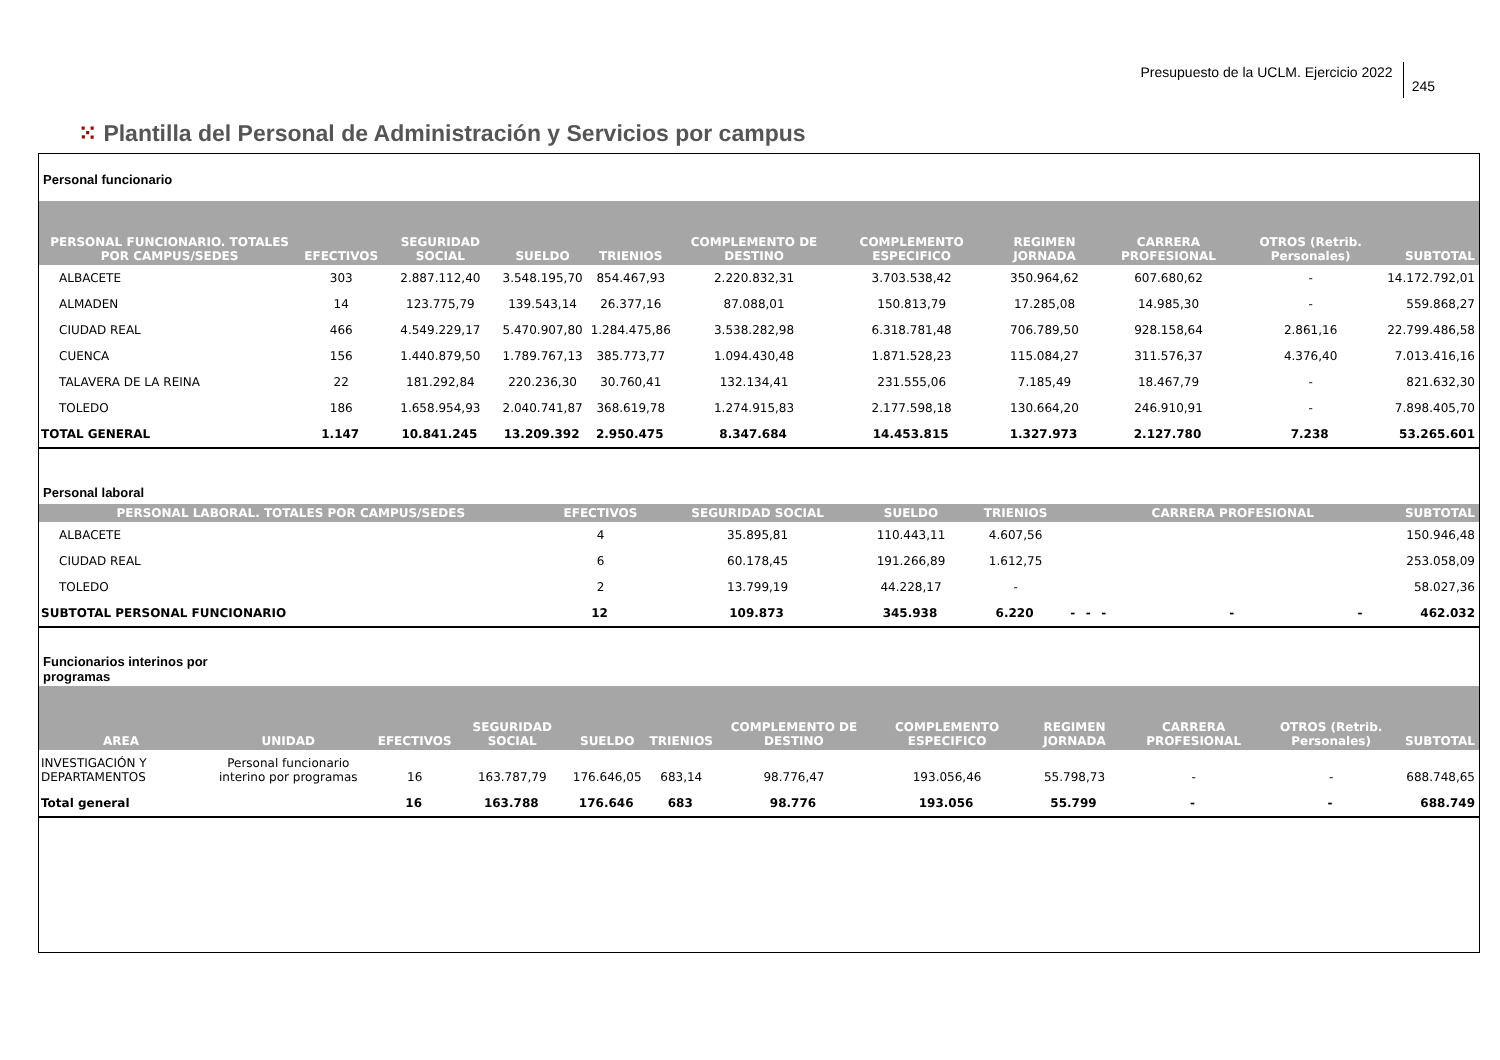Presupuesto de la UCLM. Ejercicio 2022
245
⁙ Plantilla del Personal de Administración y Servicios por campus
Personal funcionario
| PERSONAL FUNCIONARIO. TOTALES POR CAMPUS/SEDES | EFECTIVOS | SEGURIDAD SOCIAL | SUELDO | TRIENIOS | COMPLEMENTO DE DESTINO | COMPLEMENTO ESPECIFICO | REGIMEN JORNADA | CARRERA PROFESIONAL | OTROS (Retrib. Personales) | SUBTOTAL |
| --- | --- | --- | --- | --- | --- | --- | --- | --- | --- | --- |
| ALBACETE | 303 | 2.887.112,40 | 3.548.195,70 | 854.467,93 | 2.220.832,31 | 3.703.538,42 | 350.964,62 | 607.680,62 | - | 14.172.792,01 |
| ALMADEN | 14 | 123.775,79 | 139.543,14 | 26.377,16 | 87.088,01 | 150.813,79 | 17.285,08 | 14.985,30 | - | 559.868,27 |
| CIUDAD REAL | 466 | 4.549.229,17 | 5.470.907,80 | 1.284.475,86 | 3.538.282,98 | 6.318.781,48 | 706.789,50 | 928.158,64 | 2.861,16 | 22.799.486,58 |
| CUENCA | 156 | 1.440.879,50 | 1.789.767,13 | 385.773,77 | 1.094.430,48 | 1.871.528,23 | 115.084,27 | 311.576,37 | 4.376,40 | 7.013.416,16 |
| TALAVERA DE LA REINA | 22 | 181.292,84 | 220.236,30 | 30.760,41 | 132.134,41 | 231.555,06 | 7.185,49 | 18.467,79 | - | 821.632,30 |
| TOLEDO | 186 | 1.658.954,93 | 2.040.741,87 | 368.619,78 | 1.274.915,83 | 2.177.598,18 | 130.664,20 | 246.910,91 | - | 7.898.405,70 |
| TOTAL GENERAL | 1.147 | 10.841.245 | 13.209.392 | 2.950.475 | 8.347.684 | 14.453.815 | 1.327.973 | 2.127.780 | 7.238 | 53.265.601 |
Personal laboral
| PERSONAL LABORAL. TOTALES POR CAMPUS/SEDES | EFECTIVOS | SEGURIDAD SOCIAL | SUELDO | TRIENIOS | | | | CARRERA PROFESIONAL | | SUBTOTAL |
| --- | --- | --- | --- | --- | --- | --- | --- | --- | --- | --- |
| ALBACETE | 4 | 35.895,81 | 110.443,11 | 4.607,56 | | | | | | 150.946,48 |
| CIUDAD REAL | 6 | 60.178,45 | 191.266,89 | 1.612,75 | | | | | | 253.058,09 |
| TOLEDO | 2 | 13.799,19 | 44.228,17 | - | | | | | | 58.027,36 |
| SUBTOTAL PERSONAL FUNCIONARIO | 12 | 109.873 | 345.938 | 6.220 | - | - | - | - | - | 462.032 |
Funcionarios interinos por
programas
| AREA | UNIDAD | EFECTIVOS | SEGURIDAD SOCIAL | SUELDO | TRIENIOS | COMPLEMENTO DE DESTINO | COMPLEMENTO ESPECIFICO | REGIMEN JORNADA | CARRERA PROFESIONAL | OTROS (Retrib. Personales) | SUBTOTAL |
| --- | --- | --- | --- | --- | --- | --- | --- | --- | --- | --- | --- |
| INVESTIGACIÓN Y DEPARTAMENTOS | Personal funcionario interino por programas | 16 | 163.787,79 | 176.646,05 | 683,14 | 98.776,47 | 193.056,46 | 55.798,73 | - | - | 688.748,65 |
| Total general | | 16 | 163.788 | 176.646 | 683 | 98.776 | 193.056 | 55.799 | - | - | 688.749 |